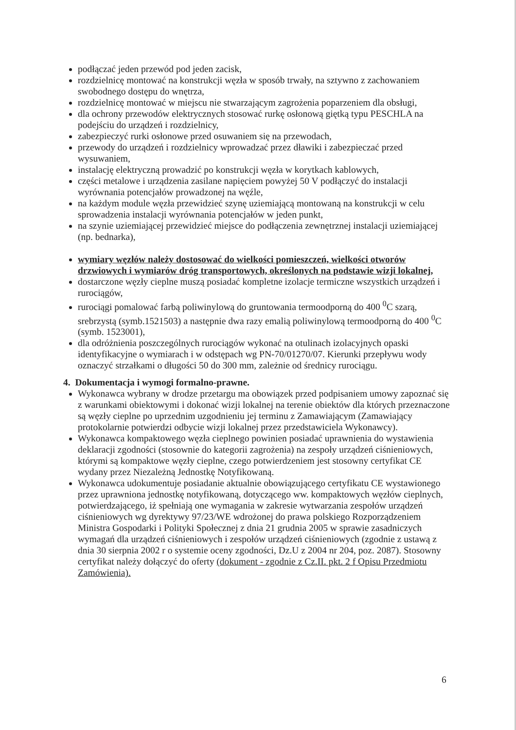podłączać jeden przewód pod jeden zacisk,
rozdzielnicę montować na konstrukcji węzła w sposób trwały, na sztywno z zachowaniem swobodnego dostępu do wnętrza,
rozdzielnicę montować w miejscu nie stwarzającym zagrożenia poparzeniem dla obsługi,
dla ochrony przewodów elektrycznych stosować rurkę osłonową giętką typu PESCHLA na podejściu do urządzeń i rozdzielnicy,
zabezpieczyć rurki osłonowe przed osuwaniem się na przewodach,
przewody do urządzeń i rozdzielnicy wprowadzać przez dławiki i zabezpieczać przed wysuwaniem,
instalację elektryczną prowadzić po konstrukcji węzła w korytkach kablowych,
części metalowe i urządzenia zasilane napięciem powyżej 50 V podłączyć do instalacji wyrównania potencjałów prowadzonej na węźle,
na każdym module węzła przewidzieć szynę uziemiającą montowaną na konstrukcji w celu sprowadzenia instalacji wyrównania potencjałów w jeden punkt,
na szynie uziemiającej przewidzieć miejsce do podłączenia zewnętrznej instalacji uziemiającej (np. bednarka),
wymiary węzłów należy dostosować do wielkości pomieszczeń, wielkości otworów drzwiowych i wymiarów dróg transportowych, określonych na podstawie wizji lokalnej,
dostarczone węzły cieplne muszą posiadać kompletne izolacje termiczne wszystkich urządzeń i rurociągów,
rurociągi pomalować farbą poliwinylową do gruntowania termoodporną do 400 <sup>0</sup>C szarą, srebrzystą (symb.1521503) a następnie dwa razy emalią poliwinylową termoodporną do 400 <sup>0</sup>C (symb. 1523001),
dla odróżnienia poszczególnych rurociągów wykonać na otulinach izolacyjnych opaski identyfikacyjne o wymiarach i w odstępach wg PN-70/01270/07. Kierunki przepływu wody oznaczyć strzałkami o długości 50 do 300 mm, zależnie od średnicy rurociągu.
4. Dokumentacja i wymogi formalno-prawne.
Wykonawca wybrany w drodze przetargu ma obowiązek przed podpisaniem umowy zapoznać się z warunkami obiektowymi i dokonać wizji lokalnej na terenie obiektów dla których przeznaczone są węzły cieplne po uprzednim uzgodnieniu jej terminu z Zamawiającym (Zamawiający protokolarnie potwierdzi odbycie wizji lokalnej przez przedstawiciela Wykonawcy).
Wykonawca kompaktowego węzła cieplnego powinien posiadać uprawnienia do wystawienia deklaracji zgodności (stosownie do kategorii zagrożenia) na zespoły urządzeń ciśnieniowych, którymi są kompaktowe węzły cieplne, czego potwierdzeniem jest stosowny certyfikat CE wydany przez Niezależną Jednostkę Notyfikowaną.
Wykonawca udokumentuje posiadanie aktualnie obowiązującego certyfikatu CE wystawionego przez uprawniona jednostkę notyfikowaną, dotyczącego ww. kompaktowych węzłów cieplnych, potwierdzającego, iż spełniają one wymagania w zakresie wytwarzania zespołów urządzeń ciśnieniowych wg dyrektywy 97/23/WE wdrożonej do prawa polskiego Rozporządzeniem Ministra Gospodarki i Polityki Społecznej z dnia 21 grudnia 2005 w sprawie zasadniczych wymagań dla urządzeń ciśnieniowych i zespołów urządzeń ciśnieniowych (zgodnie z ustawą z dnia 30 sierpnia 2002 r o systemie oceny zgodności, Dz.U z 2004 nr 204, poz. 2087). Stosowny certyfikat należy dołączyć do oferty (dokument - zgodnie z Cz.II. pkt. 2 f Opisu Przedmiotu Zamówienia).
6